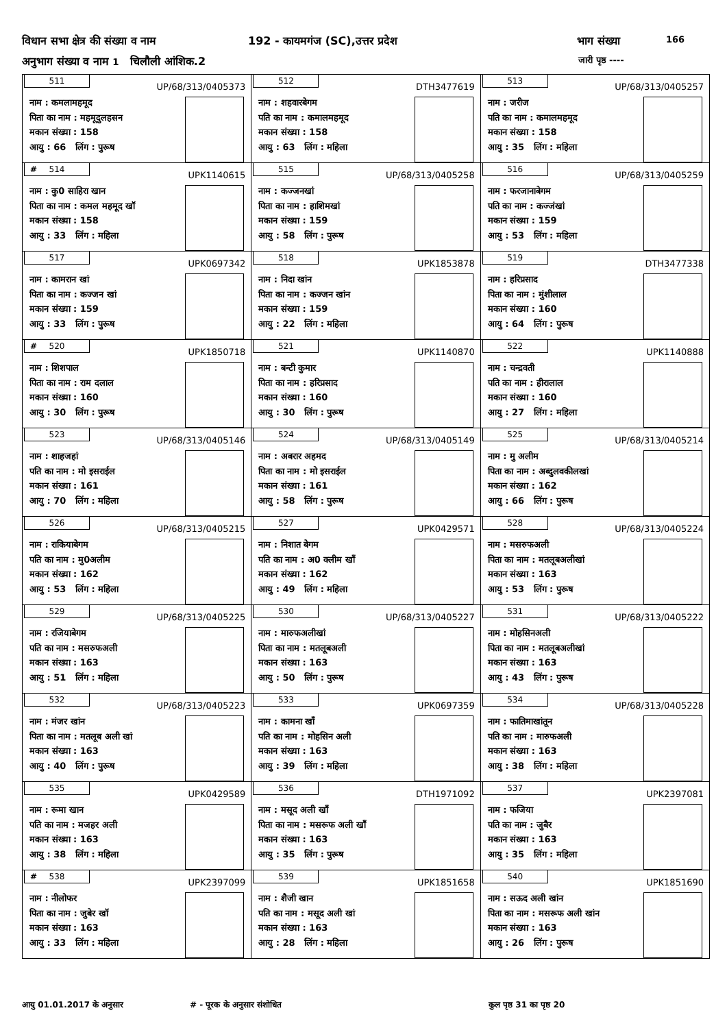विधान सभा क्षेत्र की संख्या व नाम 192 - कायमगंज (SC),उत्तर प्रदेश भाग संख्या 166
अनुभाग संख्या व नाम 1 चिलौली आंशिक.2 जारी पृष्ठ ----
| 511 UP/68/313/0405373 नाम : कमलामहमूद पिता का नाम : महमूदुलहसन मकान संख्या : 158 आयु : 66 लिंग : पुरूष | 512 DTH3477619 नाम : शहवारबेगम पति का नाम : कमालमहमूद मकान संख्या : 158 आयु : 63 लिंग : महिला | 513 UP/68/313/0405257 नाम : जरीज पति का नाम : कमालमहमूद मकान संख्या : 158 आयु : 35 लिंग : महिला |
| # 514 UPK1140615 नाम : कु0 साहिरा खान पिता का नाम : कमल महमूद खॉ मकान संख्या : 158 आयु : 33 लिंग : महिला | 515 UP/68/313/0405258 नाम : कज्जनखां पिता का नाम : हाशिमखां मकान संख्या : 159 आयु : 58 लिंग : पुरूष | 516 UP/68/313/0405259 नाम : फरजानाबेगम पति का नाम : कज्जंखां मकान संख्या : 159 आयु : 53 लिंग : महिला |
| 517 UPK0697342 नाम : कामरान खां पिता का नाम : कज्जन खां मकान संख्या : 159 आयु : 33 लिंग : पुरूष | 518 UPK1853878 नाम : निदा खांन पिता का नाम : कज्जन खांन मकान संख्या : 159 आयु : 22 लिंग : महिला | 519 DTH3477338 नाम : हरिप्रसाद पिता का नाम : मुंशीलाल मकान संख्या : 160 आयु : 64 लिंग : पुरूष |
| # 520 UPK1850718 नाम : शिशपाल पिता का नाम : राम दलाल मकान संख्या : 160 आयु : 30 लिंग : पुरूष | 521 UPK1140870 नाम : बन्टी कुमार पिता का नाम : हरिप्रसाद मकान संख्या : 160 आयु : 30 लिंग : पुरूष | 522 UPK1140888 नाम : चन्द्रवती पति का नाम : हीरालाल मकान संख्या : 160 आयु : 27 लिंग : महिला |
| 523 UP/68/313/0405146 नाम : शाहजहां पति का नाम : मो इसराईल मकान संख्या : 161 आयु : 70 लिंग : महिला | 524 UP/68/313/0405149 नाम : अबरार अहमद पिता का नाम : मो इसराईल मकान संख्या : 161 आयु : 58 लिंग : पुरूष | 525 UP/68/313/0405214 नाम : मु अलीम पिता का नाम : अब्दुलवकीलखां मकान संख्या : 162 आयु : 66 लिंग : पुरूष |
| 526 UP/68/313/0405215 नाम : राकियाबेगम पति का नाम : मु0अलीम मकान संख्या : 162 आयु : 53 लिंग : महिला | 527 UPK0429571 नाम : निशात बेगम पति का नाम : अ0 क्लीम खॉं मकान संख्या : 162 आयु : 49 लिंग : महिला | 528 UP/68/313/0405224 नाम : मसरुफअली पिता का नाम : मतलूबअलीखां मकान संख्या : 163 आयु : 53 लिंग : पुरूष |
| 529 UP/68/313/0405225 नाम : रजियाबेगम पति का नाम : मसरुफअली मकान संख्या : 163 आयु : 51 लिंग : महिला | 530 UP/68/313/0405227 नाम : मारुफअलीखां पिता का नाम : मतलूबअली मकान संख्या : 163 आयु : 50 लिंग : पुरूष | 531 UP/68/313/0405222 नाम : मोहसिनअली पिता का नाम : मतलूबअलीखां मकान संख्या : 163 आयु : 43 लिंग : पुरूष |
| 532 UP/68/313/0405223 नाम : मंजर खांन पिता का नाम : मतलूब अली खां मकान संख्या : 163 आयु : 40 लिंग : पुरूष | 533 UPK0697359 नाम : कामना खॉं पति का नाम : मोहसिन अली मकान संख्या : 163 आयु : 39 लिंग : महिला | 534 UP/68/313/0405228 नाम : फातिमाखांतून पति का नाम : मारुफअली मकान संख्या : 163 आयु : 38 लिंग : महिला |
| 535 UPK0429589 नाम : रूमा खान पति का नाम : मजहर अली मकान संख्या : 163 आयु : 38 लिंग : महिला | 536 DTH1971092 नाम : मसूद अली खॉं पिता का नाम : मसरूफ अली खॉं मकान संख्या : 163 आयु : 35 लिंग : पुरूष | 537 UPK2397081 नाम : फजिया पति का नाम : जुबैर मकान संख्या : 163 आयु : 35 लिंग : महिला |
| # 538 UPK2397099 नाम : नीलोफर पिता का नाम : जुबेर खॉ मकान संख्या : 163 आयु : 33 लिंग : महिला | 539 UPK1851658 नाम : शैजी खान पति का नाम : मसूद अली खां मकान संख्या : 163 आयु : 28 लिंग : महिला | 540 UPK1851690 नाम : सऊद अली खांन पिता का नाम : मसरूफ अली खांन मकान संख्या : 163 आयु : 26 लिंग : पुरूष |
आयु 01.01.2017 के अनुसार # - पूरक के अनुसार संशोधित कुल पृष्ठ 31 का पृष्ठ 20